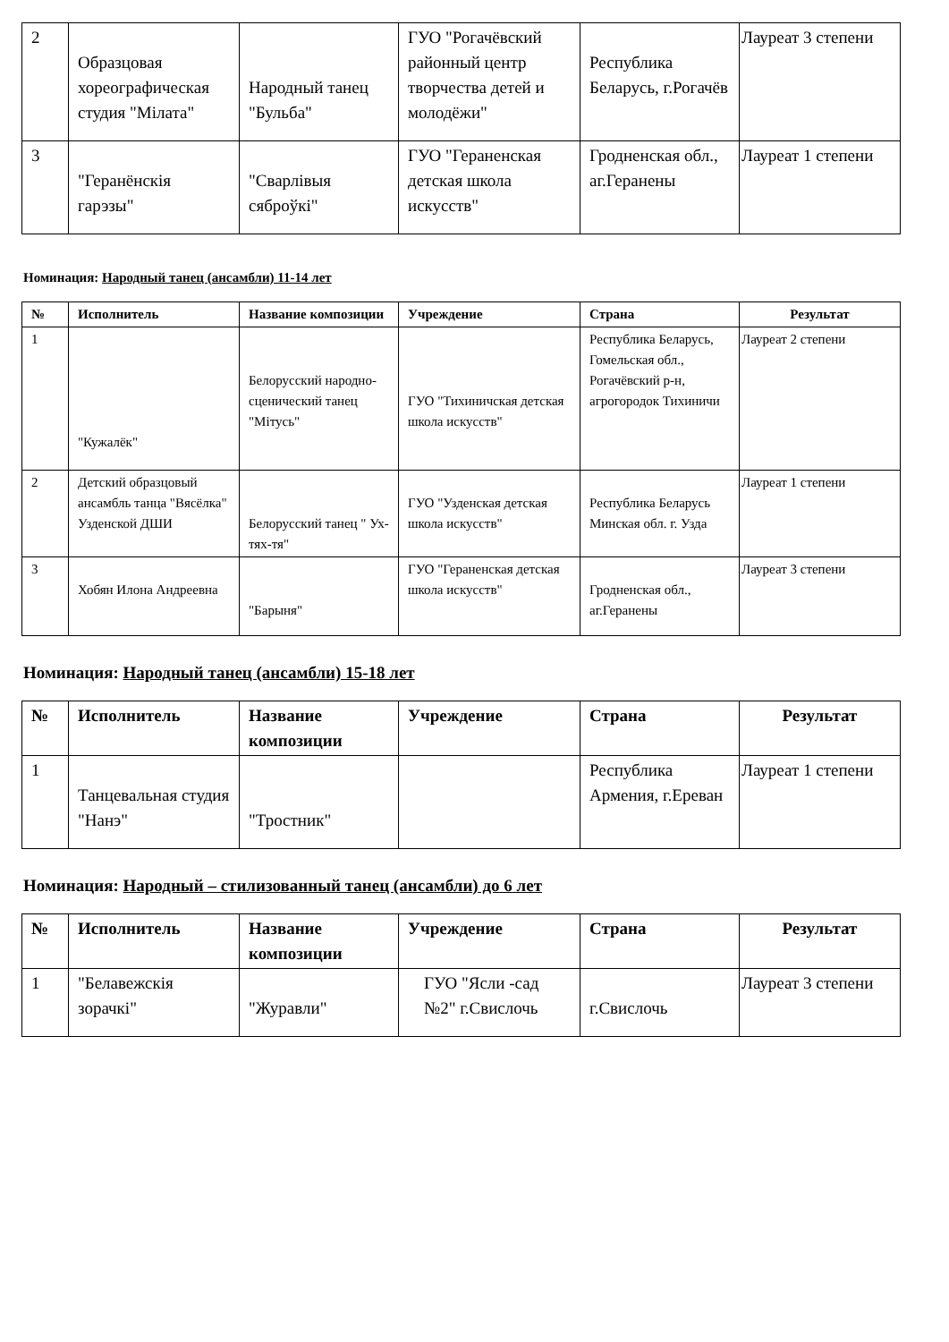| 2 | Образцовая хореографическая студия "Мілата" | Народный танец "Бульба" | ГУО "Рогачёвский районный центр творчества детей и молодёжи" | Республика Беларусь, г.Рогачёв | Лауреат 3 степени |
| 3 | "Геранёнскія гарэзы" | "Сварлівыя сяброўкі" | ГУО "Гераненская детская школа искусств" | Гродненская обл., аг.Геранены | Лауреат 1 степени |
Номинация: Народный танец (ансамбли) 11-14 лет
| № | Исполнитель | Название композиции | Учреждение | Страна | Результат |
| --- | --- | --- | --- | --- | --- |
| 1 | "Кужалёк" | Белорусский народно-сценический танец "Мітусь" | ГУО "Тихиничская детская школа искусств" | Республика Беларусь, Гомельская обл., Рогачёвский р-н, агрогородок Тихиничи | Лауреат 2 степени |
| 2 | Детский образцовый ансамбль танца "Вясёлка" Узденской ДШИ | Белорусский танец " Ух-тях-тя" | ГУО "Узденская детская школа искусств" | Республика Беларусь Минская обл. г. Узда | Лауреат 1 степени |
| 3 | Хобян Илона Андреевна | "Барыня" | ГУО "Гераненская детская школа искусств" | Гродненская обл., аг.Геранены | Лауреат 3 степени |
Номинация: Народный танец (ансамбли) 15-18 лет
| № | Исполнитель | Название композиции | Учреждение | Страна | Результат |
| --- | --- | --- | --- | --- | --- |
| 1 | Танцевальная студия "Нанэ" | "Тростник" | | Республика Армения, г.Ереван | Лауреат 1 степени |
Номинация: Народный – стилизованный танец (ансамбли) до 6 лет
| № | Исполнитель | Название композиции | Учреждение | Страна | Результат |
| --- | --- | --- | --- | --- | --- |
| 1 | "Белавежскія зорачкі" | "Журавли" | ГУО "Ясли -сад №2" г.Свислочь | г.Свислочь | Лауреат 3 степени |